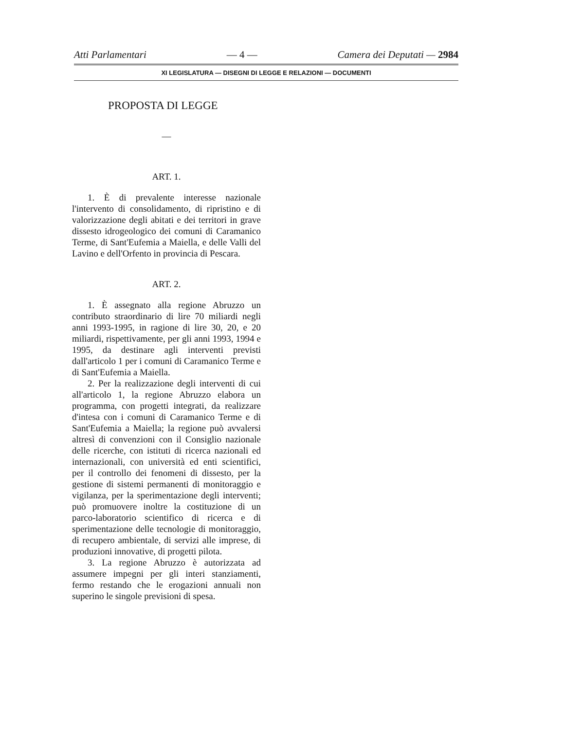Atti Parlamentari — 4 — Camera dei Deputati — 2984
XI LEGISLATURA — DISEGNI DI LEGGE E RELAZIONI — DOCUMENTI
PROPOSTA DI LEGGE
—
ART. 1.
1. È di prevalente interesse nazionale l'intervento di consolidamento, di ripristino e di valorizzazione degli abitati e dei territori in grave dissesto idrogeologico dei comuni di Caramanico Terme, di Sant'Eufemia a Maiella, e delle Valli del Lavino e dell'Orfento in provincia di Pescara.
ART. 2.
1. È assegnato alla regione Abruzzo un contributo straordinario di lire 70 miliardi negli anni 1993-1995, in ragione di lire 30, 20, e 20 miliardi, rispettivamente, per gli anni 1993, 1994 e 1995, da destinare agli interventi previsti dall'articolo 1 per i comuni di Caramanico Terme e di Sant'Eufemia a Maiella.
2. Per la realizzazione degli interventi di cui all'articolo 1, la regione Abruzzo elabora un programma, con progetti integrati, da realizzare d'intesa con i comuni di Caramanico Terme e di Sant'Eufemia a Maiella; la regione può avvalersi altresì di convenzioni con il Consiglio nazionale delle ricerche, con istituti di ricerca nazionali ed internazionali, con università ed enti scientifici, per il controllo dei fenomeni di dissesto, per la gestione di sistemi permanenti di monitoraggio e vigilanza, per la sperimentazione degli interventi; può promuovere inoltre la costituzione di un parco-laboratorio scientifico di ricerca e di sperimentazione delle tecnologie di monitoraggio, di recupero ambientale, di servizi alle imprese, di produzioni innovative, di progetti pilota.
3. La regione Abruzzo è autorizzata ad assumere impegni per gli interi stanziamenti, fermo restando che le erogazioni annuali non superino le singole previsioni di spesa.